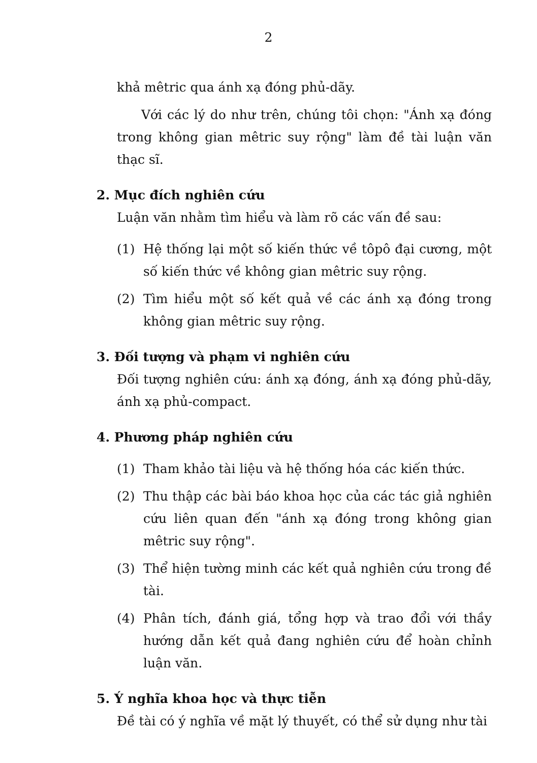2
khả mêtric qua ánh xạ đóng phủ-dãy.
Với các lý do như trên, chúng tôi chọn: "Ánh xạ đóng trong không gian mêtric suy rộng" làm đề tài luận văn thạc sĩ.
2. Mục đích nghiên cứu
Luận văn nhằm tìm hiểu và làm rõ các vấn đề sau:
(1) Hệ thống lại một số kiến thức về tôpô đại cương, một số kiến thức về không gian mêtric suy rộng.
(2) Tìm hiểu một số kết quả về các ánh xạ đóng trong không gian mêtric suy rộng.
3. Đối tượng và phạm vi nghiên cứu
Đối tượng nghiên cứu: ánh xạ đóng, ánh xạ đóng phủ-dãy, ánh xạ phủ-compact.
4. Phương pháp nghiên cứu
(1) Tham khảo tài liệu và hệ thống hóa các kiến thức.
(2) Thu thập các bài báo khoa học của các tác giả nghiên cứu liên quan đến "ánh xạ đóng trong không gian mêtric suy rộng".
(3) Thể hiện tường minh các kết quả nghiên cứu trong đề tài.
(4) Phân tích, đánh giá, tổng hợp và trao đổi với thầy hướng dẫn kết quả đang nghiên cứu để hoàn chỉnh luận văn.
5. Ý nghĩa khoa học và thực tiễn
Đề tài có ý nghĩa về mặt lý thuyết, có thể sử dụng như tài